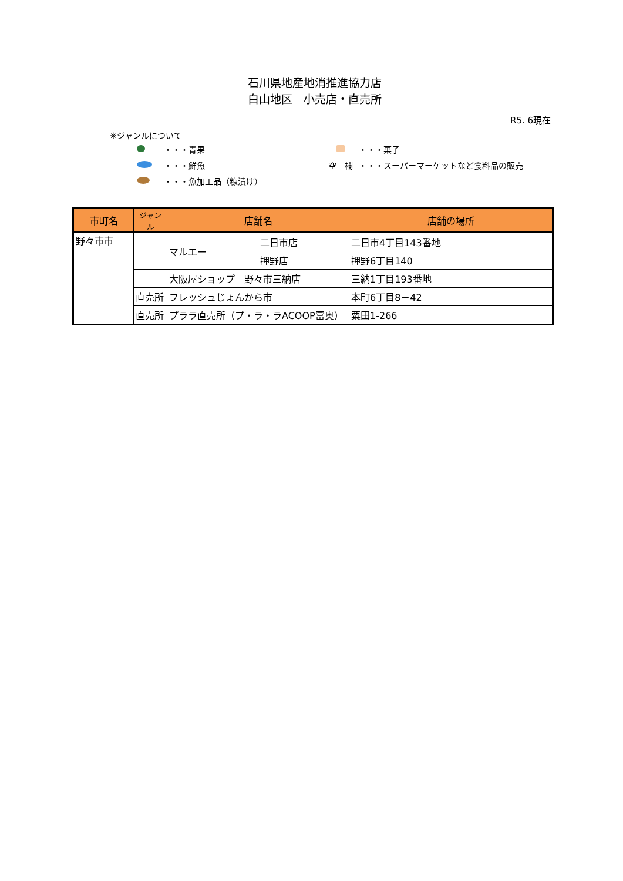石川県地産地消推進協力店
白山地区　小売店・直売所
R5. 6現在
※ジャンルについて
・・・青果 ・・・菓子
・・・鮮魚 空　欄 ・・・スーパーマーケットなど食料品の販売
・・・魚加工品（糠漬け）
| 市町名 | ジャンル | 店舗名 | | 店舗の場所 |
| --- | --- | --- | --- | --- |
| 野々市市 | | マルエー | 二日市店 | 二日市4丁目143番地 |
| | | | 押野店 | 押野6丁目140 |
| | | 大阪屋ショップ 野々市三納店 | | 三納1丁目193番地 |
| | 直売所 | フレッシュじょんから市 | | 本町6丁目8－42 |
| | 直売所 | プララ直売所（プ・ラ・ラACOOP富奥） | | 粟田1-266 |